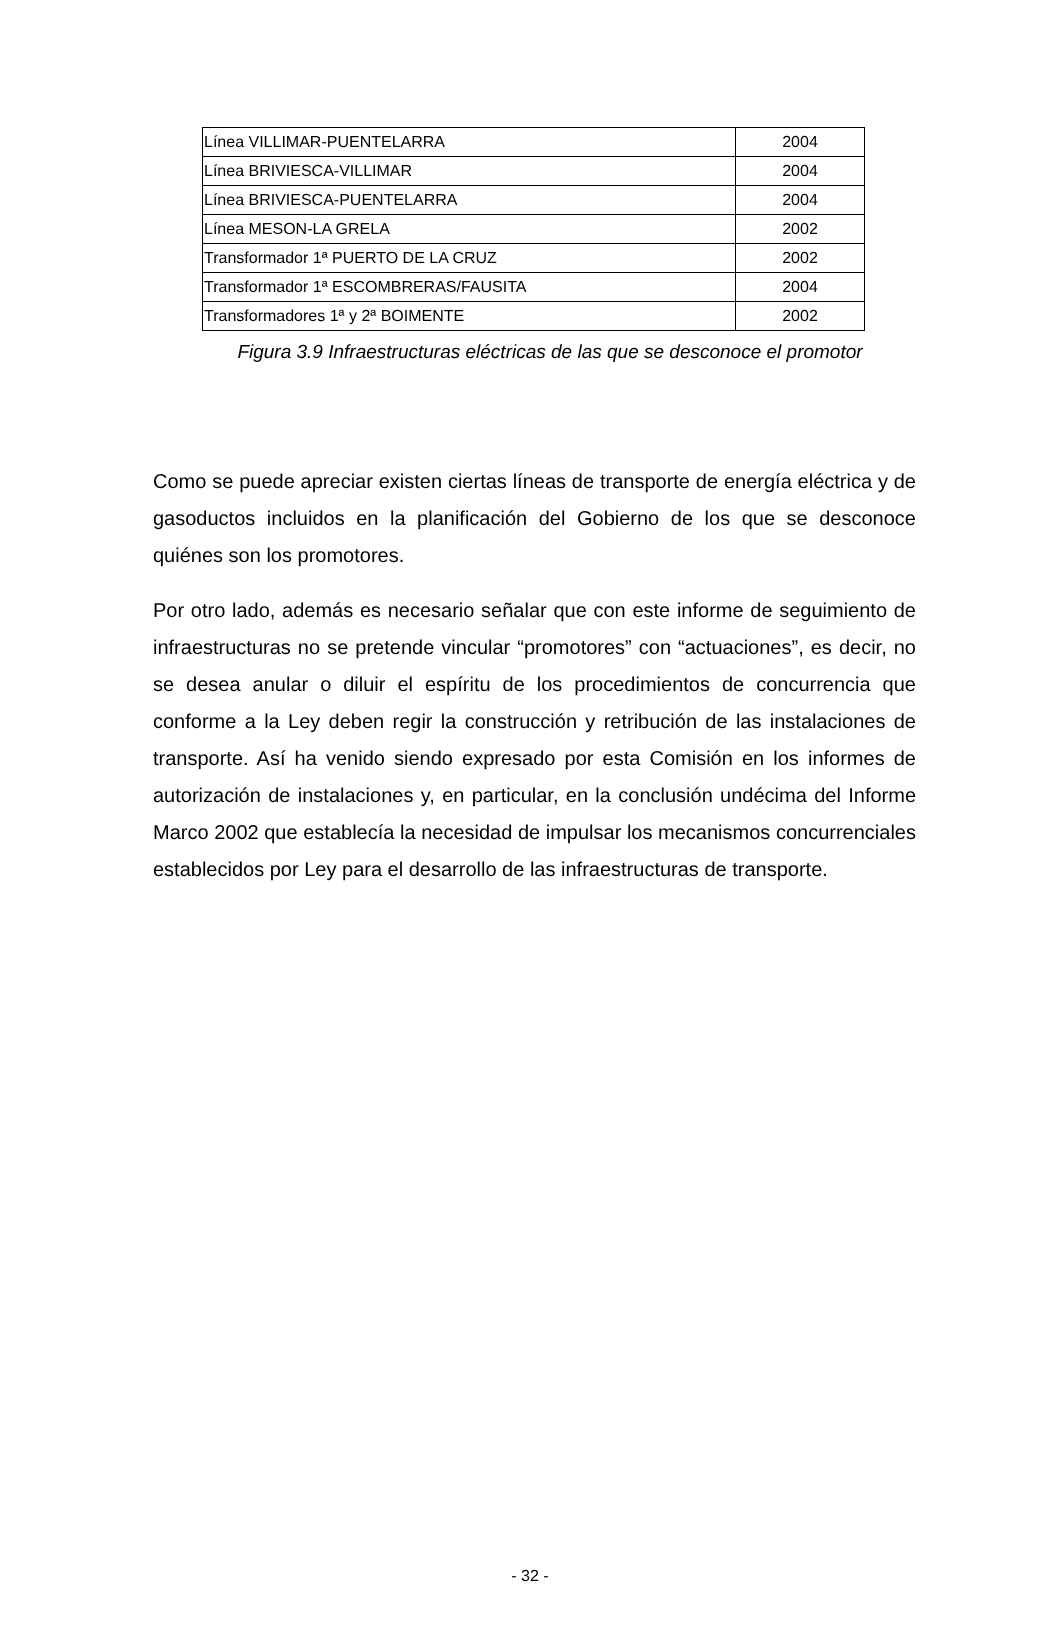| Línea VILLIMAR-PUENTELARRA | 2004 |
| Línea BRIVIESCA-VILLIMAR | 2004 |
| Línea BRIVIESCA-PUENTELARRA | 2004 |
| Línea MESON-LA GRELA | 2002 |
| Transformador 1ª PUERTO DE LA CRUZ | 2002 |
| Transformador 1ª ESCOMBRERAS/FAUSITA | 2004 |
| Transformadores 1ª y 2ª BOIMENTE | 2002 |
Figura 3.9 Infraestructuras eléctricas de las que se desconoce el promotor
Como se puede apreciar existen ciertas líneas de transporte de energía eléctrica y de gasoductos incluidos en la planificación del Gobierno de los que se desconoce quiénes son los promotores.
Por otro lado, además es necesario señalar que con este informe de seguimiento de infraestructuras no se pretende vincular “promotores” con “actuaciones”, es decir, no se desea anular o diluir el espíritu de los procedimientos de concurrencia que conforme a la Ley deben regir la construcción y retribución de las instalaciones de transporte. Así ha venido siendo expresado por esta Comisión en los informes de autorización de instalaciones y, en particular, en la conclusión undécima del Informe Marco 2002 que establecía la necesidad de impulsar los mecanismos concurrenciales establecidos por Ley para el desarrollo de las infraestructuras de transporte.
- 32 -